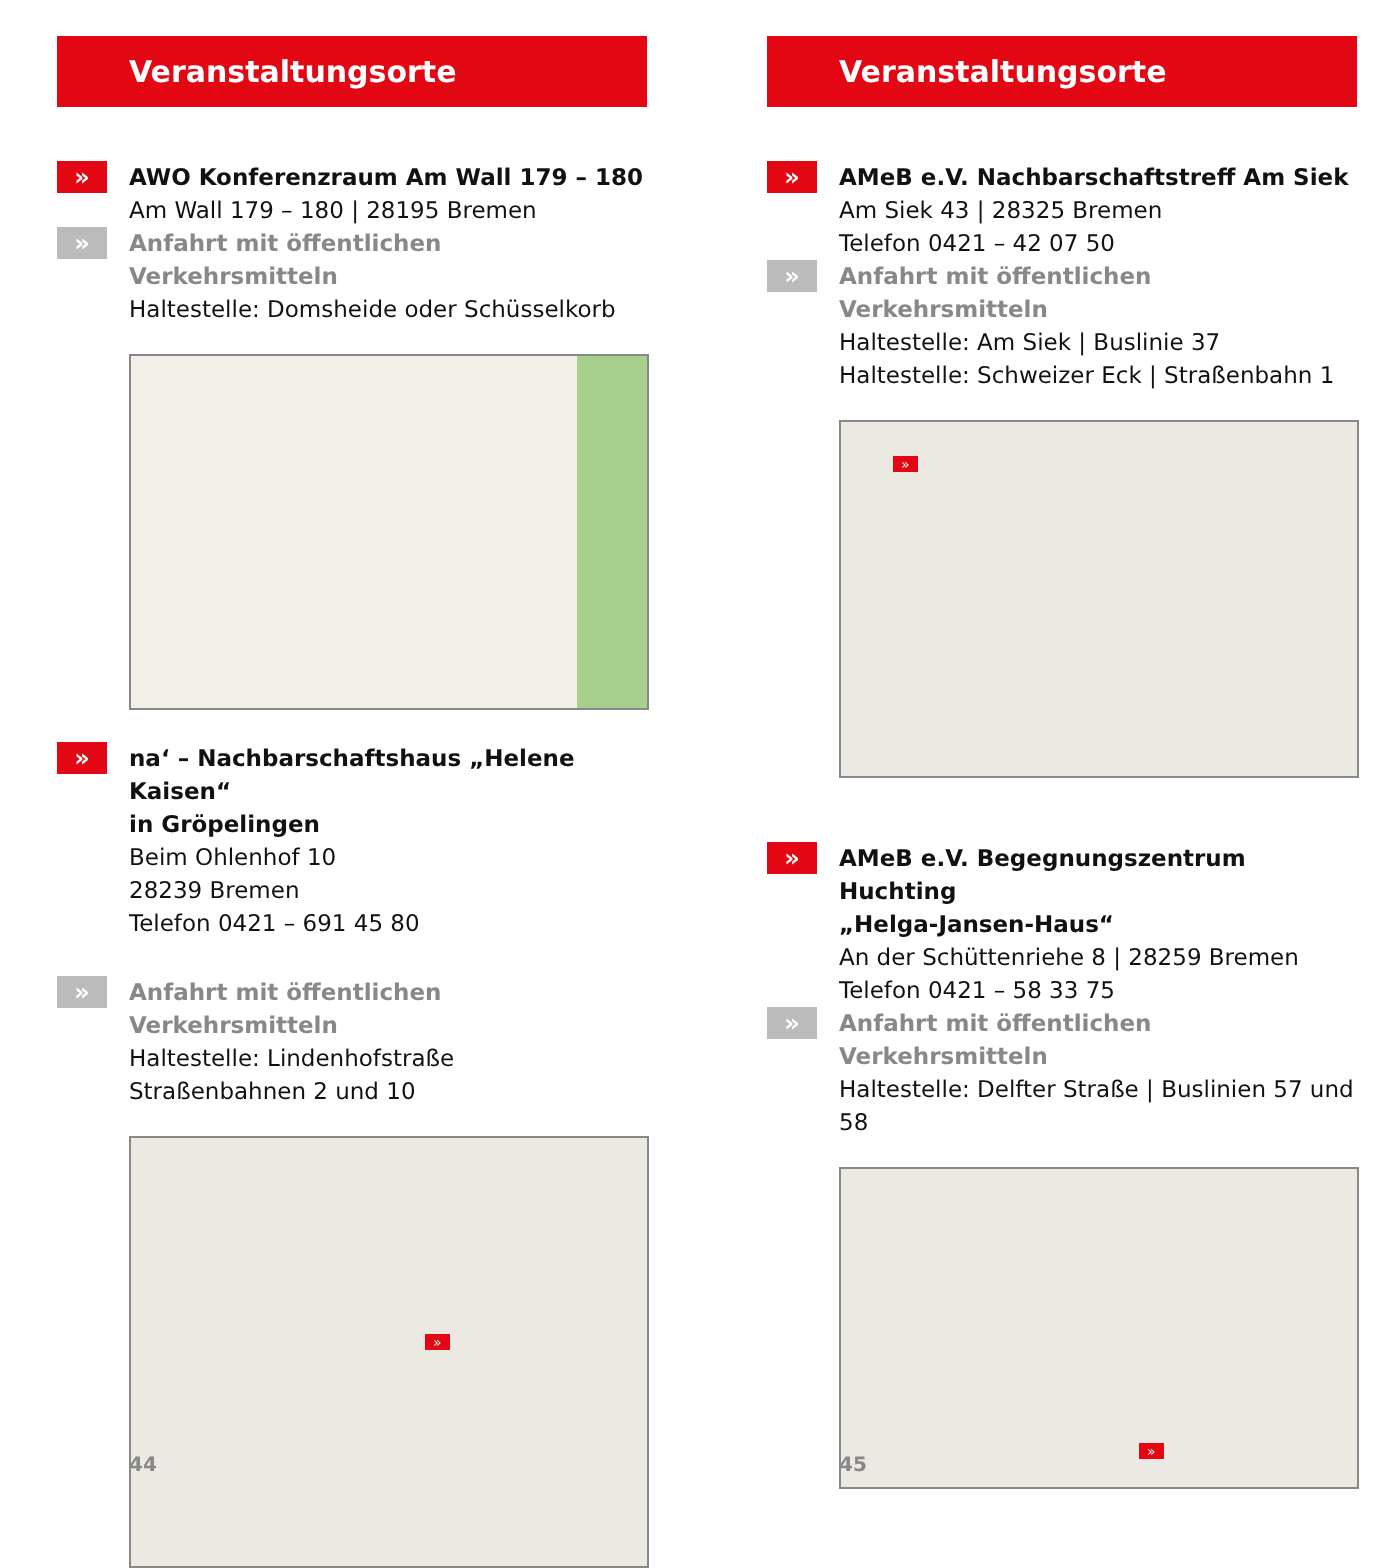Veranstaltungsorte
»
AWO Konferenzraum Am Wall 179 – 180
Am Wall 179 – 180 | 28195 Bremen
»
Anfahrt mit öffentlichen Verkehrsmitteln
Haltestelle: Domsheide oder Schüsselkorb
«
»
na‘ – Nachbarschaftshaus „Helene Kaisen“
in Gröpelingen
Beim Ohlenhof 10
28239 Bremen
Telefon 0421 – 691 45 80
»
Anfahrt mit öffentlichen Verkehrsmitteln
Haltestelle: Lindenhofstraße
Straßenbahnen 2 und 10
»
44
Veranstaltungsorte
»
AMeB e.V. Nachbarschaftstreff Am Siek
Am Siek 43 | 28325 Bremen
Telefon 0421 – 42 07 50
»
Anfahrt mit öffentlichen Verkehrsmitteln
Haltestelle: Am Siek | Buslinie 37
Haltestelle: Schweizer Eck | Straßenbahn 1
»
»
AMeB e.V. Begegnungszentrum Huchting
„Helga-Jansen-Haus“
An der Schüttenriehe 8 | 28259 Bremen
Telefon 0421 – 58 33 75
»
Anfahrt mit öffentlichen Verkehrsmitteln
Haltestelle: Delfter Straße | Buslinien 57 und 58
»
45